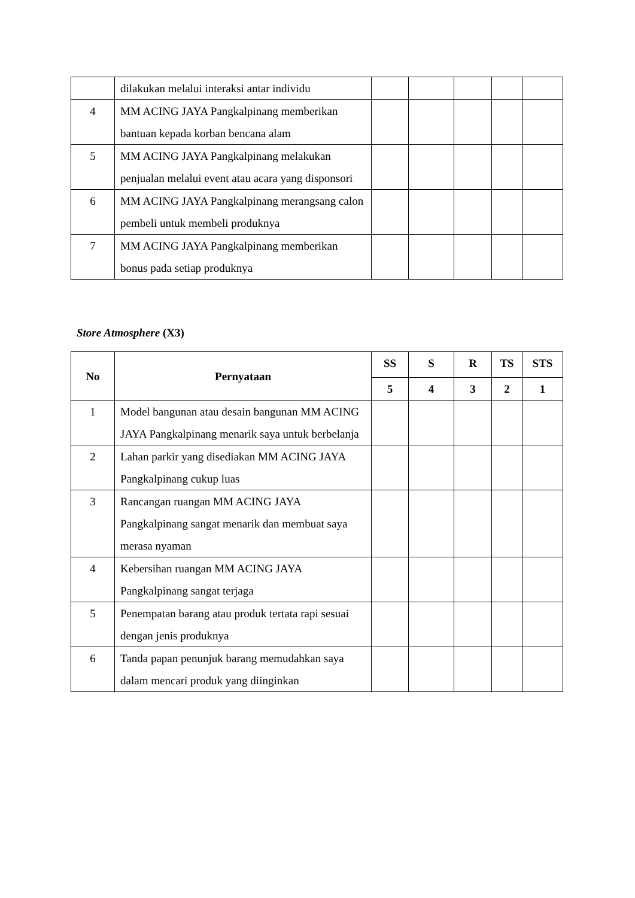| | dilakukan melalui interaksi antar individu | | | | | |
| 4 | MM ACING JAYA Pangkalpinang memberikan bantuan kepada korban bencana alam | | | | | |
| 5 | MM ACING JAYA Pangkalpinang melakukan penjualan melalui event atau acara yang disponsori | | | | | |
| 6 | MM ACING JAYA Pangkalpinang merangsang calon pembeli untuk membeli produknya | | | | | |
| 7 | MM ACING JAYA Pangkalpinang memberikan bonus pada setiap produknya | | | | | |
Store Atmosphere (X3)
| No | Pernyataan | SS | S | R | TS | STS |
| --- | --- | --- | --- | --- | --- | --- |
| | | 5 | 4 | 3 | 2 | 1 |
| 1 | Model bangunan atau desain bangunan MM ACING JAYA Pangkalpinang menarik saya untuk berbelanja | | | | | |
| 2 | Lahan parkir yang disediakan MM ACING JAYA Pangkalpinang cukup luas | | | | | |
| 3 | Rancangan ruangan MM ACING JAYA Pangkalpinang sangat menarik dan membuat saya merasa nyaman | | | | | |
| 4 | Kebersihan ruangan MM ACING JAYA Pangkalpinang sangat terjaga | | | | | |
| 5 | Penempatan barang atau produk tertata rapi sesuai dengan jenis produknya | | | | | |
| 6 | Tanda papan penunjuk barang memudahkan saya dalam mencari produk yang diinginkan | | | | | |